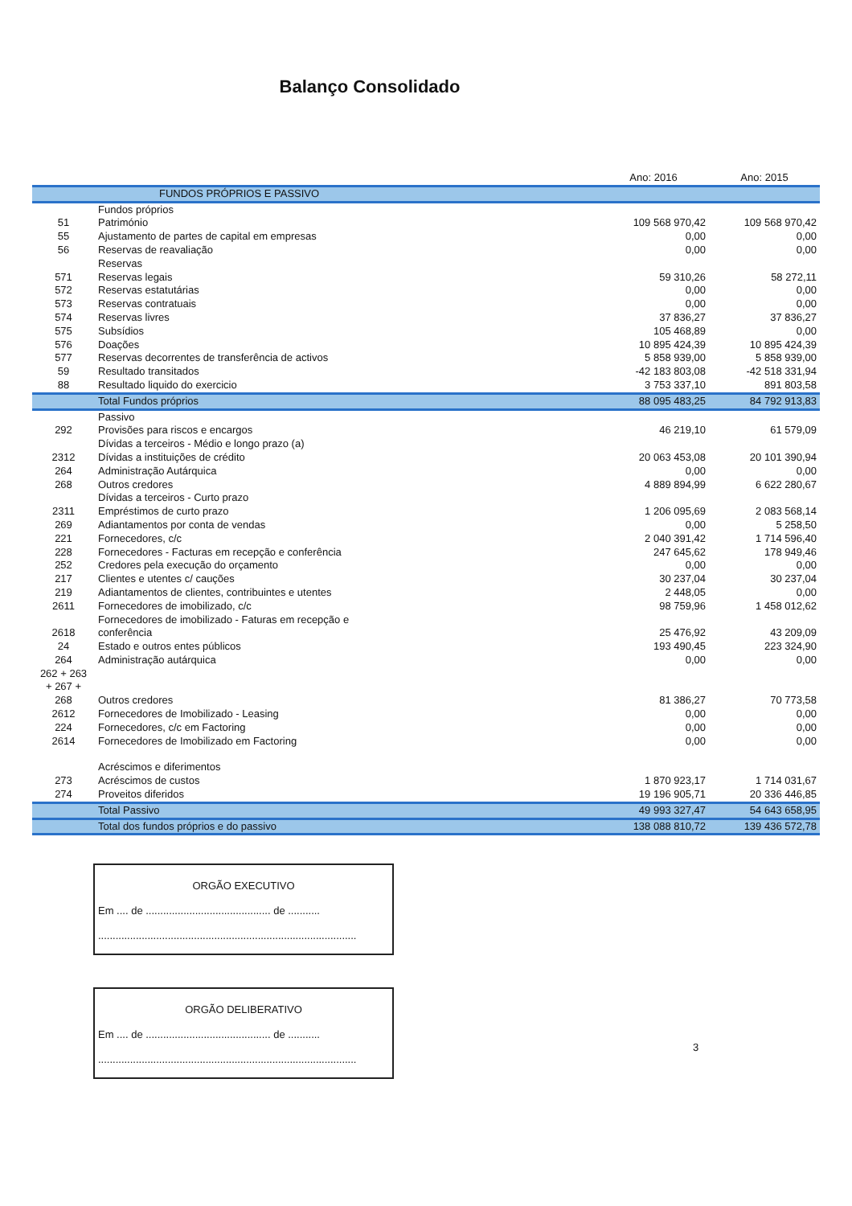Balanço Consolidado
| | | Ano: 2016 | Ano: 2015 |
| --- | --- | --- | --- |
| | FUNDOS PRÓPRIOS E PASSIVO | | |
| | Fundos próprios | | |
| 51 | Património | 109 568 970,42 | 109 568 970,42 |
| 55 | Ajustamento de partes de capital em empresas | 0,00 | 0,00 |
| 56 | Reservas de reavaliação | 0,00 | 0,00 |
| | Reservas | | |
| 571 | Reservas legais | 59 310,26 | 58 272,11 |
| 572 | Reservas estatutárias | 0,00 | 0,00 |
| 573 | Reservas contratuais | 0,00 | 0,00 |
| 574 | Reservas livres | 37 836,27 | 37 836,27 |
| 575 | Subsídios | 105 468,89 | 0,00 |
| 576 | Doações | 10 895 424,39 | 10 895 424,39 |
| 577 | Reservas decorrentes de transferência de activos | 5 858 939,00 | 5 858 939,00 |
| 59 | Resultado transitados | -42 183 803,08 | -42 518 331,94 |
| 88 | Resultado liquido do exercicio | 3 753 337,10 | 891 803,58 |
| | Total Fundos próprios | 88 095 483,25 | 84 792 913,83 |
| | Passivo | | |
| 292 | Provisões para riscos e encargos | 46 219,10 | 61 579,09 |
| | Dívidas a terceiros - Médio e longo prazo (a) | | |
| 2312 | Dívidas a instituições de crédito | 20 063 453,08 | 20 101 390,94 |
| 264 | Administração Autárquica | 0,00 | 0,00 |
| 268 | Outros credores | 4 889 894,99 | 6 622 280,67 |
| | Dívidas a terceiros - Curto prazo | | |
| 2311 | Empréstimos de curto prazo | 1 206 095,69 | 2 083 568,14 |
| 269 | Adiantamentos por conta de vendas | 0,00 | 5 258,50 |
| 221 | Fornecedores, c/c | 2 040 391,42 | 1 714 596,40 |
| 228 | Fornecedores - Facturas em recepção e conferência | 247 645,62 | 178 949,46 |
| 252 | Credores pela execução do orçamento | 0,00 | 0,00 |
| 217 | Clientes e utentes c/ cauções | 30 237,04 | 30 237,04 |
| 219 | Adiantamentos de clientes, contribuintes e utentes | 2 448,05 | 0,00 |
| 2611 | Fornecedores de imobilizado, c/c | 98 759,96 | 1 458 012,62 |
| 2618 | Fornecedores de imobilizado - Faturas em recepção e conferência | 25 476,92 | 43 209,09 |
| 24 | Estado e outros entes públicos | 193 490,45 | 223 324,90 |
| 264 | Administração autárquica | 0,00 | 0,00 |
| 262 + 263 + 267 + 268 | Outros credores | 81 386,27 | 70 773,58 |
| 2612 | Fornecedores de Imobilizado - Leasing | 0,00 | 0,00 |
| 224 | Fornecedores, c/c em Factoring | 0,00 | 0,00 |
| 2614 | Fornecedores de Imobilizado em Factoring | 0,00 | 0,00 |
| | Acréscimos e diferimentos | | |
| 273 | Acréscimos de custos | 1 870 923,17 | 1 714 031,67 |
| 274 | Proveitos diferidos | 19 196 905,71 | 20 336 446,85 |
| | Total Passivo | 49 993 327,47 | 54 643 658,95 |
| | Total dos fundos próprios e do passivo | 138 088 810,72 | 139 436 572,78 |
ORGÃO EXECUTIVO
Em .... de ........................................... de ...........
.........................................................................................
ORGÃO DELIBERATIVO
Em .... de ........................................... de ...........
.........................................................................................
3